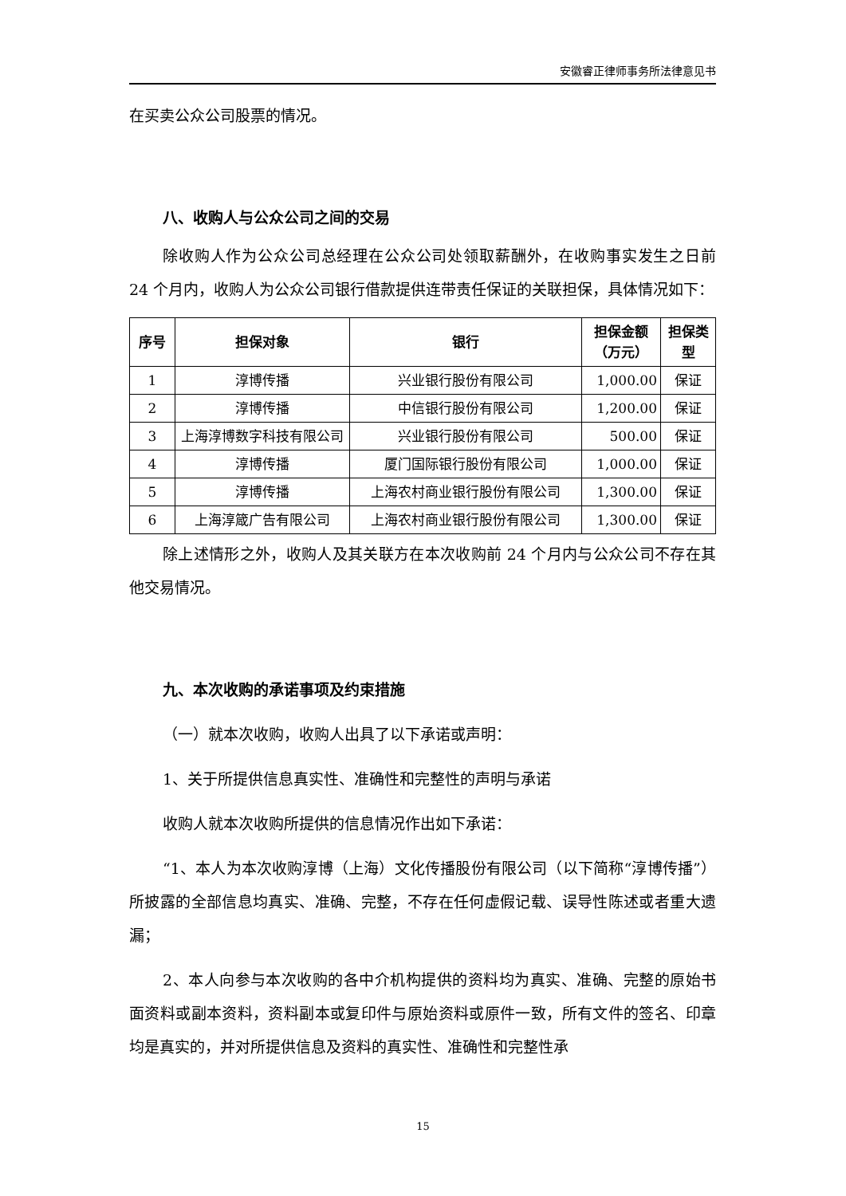安徽睿正律师事务所法律意见书
在买卖公众公司股票的情况。
八、收购人与公众公司之间的交易
除收购人作为公众公司总经理在公众公司处领取薪酬外，在收购事实发生之日前 24 个月内，收购人为公众公司银行借款提供连带责任保证的关联担保，具体情况如下：
| 序号 | 担保对象 | 银行 | 担保金额（万元） | 担保类型 |
| --- | --- | --- | --- | --- |
| 1 | 淳博传播 | 兴业银行股份有限公司 | 1,000.00 | 保证 |
| 2 | 淳博传播 | 中信银行股份有限公司 | 1,200.00 | 保证 |
| 3 | 上海淳博数字科技有限公司 | 兴业银行股份有限公司 | 500.00 | 保证 |
| 4 | 淳博传播 | 厦门国际银行股份有限公司 | 1,000.00 | 保证 |
| 5 | 淳博传播 | 上海农村商业银行股份有限公司 | 1,300.00 | 保证 |
| 6 | 上海淳箴广告有限公司 | 上海农村商业银行股份有限公司 | 1,300.00 | 保证 |
除上述情形之外，收购人及其关联方在本次收购前 24 个月内与公众公司不存在其他交易情况。
九、本次收购的承诺事项及约束措施
（一）就本次收购，收购人出具了以下承诺或声明：
1、关于所提供信息真实性、准确性和完整性的声明与承诺
收购人就本次收购所提供的信息情况作出如下承诺：
“1、本人为本次收购淳博（上海）文化传播股份有限公司（以下简称“淳博传播”）所披露的全部信息均真实、准确、完整，不存在任何虚假记载、误导性陈述或者重大遗漏；
2、本人向参与本次收购的各中介机构提供的资料均为真实、准确、完整的原始书面资料或副本资料，资料副本或复印件与原始资料或原件一致，所有文件的签名、印章均是真实的，并对所提供信息及资料的真实性、准确性和完整性承
15